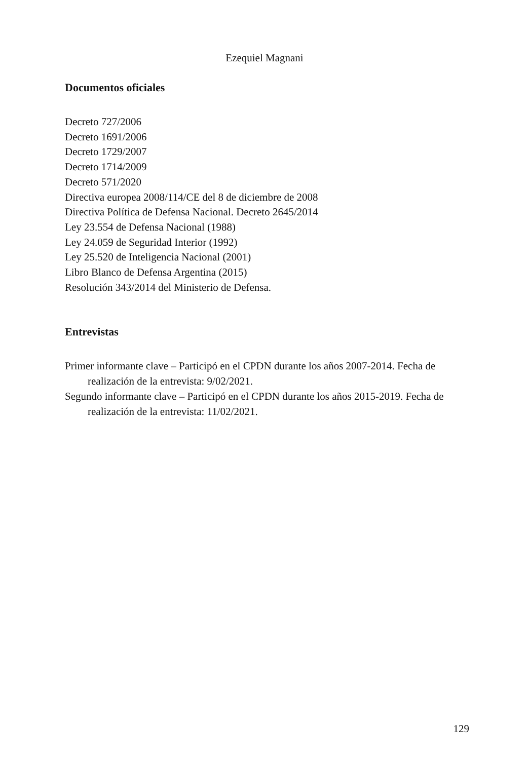Ezequiel Magnani
Documentos oficiales
Decreto 727/2006
Decreto 1691/2006
Decreto 1729/2007
Decreto 1714/2009
Decreto 571/2020
Directiva europea 2008/114/CE del 8 de diciembre de 2008
Directiva Política de Defensa Nacional. Decreto 2645/2014
Ley 23.554 de Defensa Nacional (1988)
Ley 24.059 de Seguridad Interior (1992)
Ley 25.520 de Inteligencia Nacional (2001)
Libro Blanco de Defensa Argentina (2015)
Resolución 343/2014 del Ministerio de Defensa.
Entrevistas
Primer informante clave – Participó en el CPDN durante los años 2007-2014. Fecha de realización de la entrevista: 9/02/2021.
Segundo informante clave – Participó en el CPDN durante los años 2015-2019. Fecha de realización de la entrevista: 11/02/2021.
129